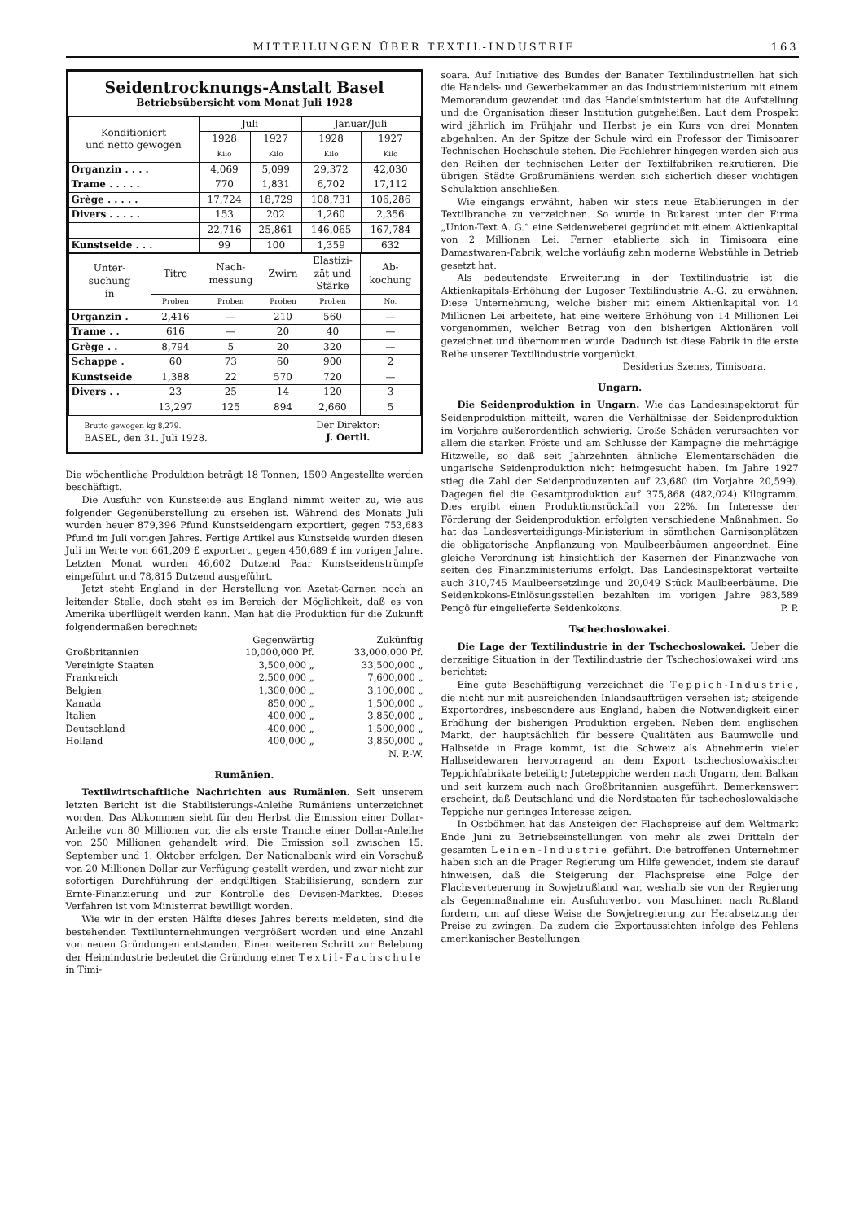MITTEILUNGEN ÜBER TEXTIL-INDUSTRIE 163
Seidentrocknungs-Anstalt Basel
Betriebsübersicht vom Monat Juli 1928
| Konditioniert und netto gewogen | Juli | | Januar/Juli | |
| --- | --- | --- | --- | --- |
| | 1928 | 1927 | 1928 | 1927 |
| | Kilo | Kilo | Kilo | Kilo |
| Organzin . . . . | 4,069 | 5,099 | 29,372 | 42,030 |
| Trame . . . . . | 770 | 1,831 | 6,702 | 17,112 |
| Grège . . . . . | 17,724 | 18,729 | 108,731 | 106,286 |
| Divers . . . . . | 153 | 202 | 1,260 | 2,356 |
| | 22,716 | 25,861 | 146,065 | 167,784 |
| Kunstseide . . . | 99 | 100 | 1,359 | 632 |
| Unter- suchung in | Titre | Nach- messung | Zwirn | Elastizi- zät und Stärke | Ab- kochung |
| --- | --- | --- | --- | --- | --- |
| | Proben | Proben | Proben | Proben | No. |
| Organzin . | 2,416 | — | 210 | 560 | — |
| Trame . . | 616 | — | 20 | 40 | — |
| Grège . . | 8,794 | 5 | 20 | 320 | — |
| Schappe . | 60 | 73 | 60 | 900 | 2 |
| Kunstseide | 1,388 | 22 | 570 | 720 | — |
| Divers . . | 23 | 25 | 14 | 120 | 3 |
| | 13,297 | 125 | 894 | 2,660 | 5 |
Brutto gewogen kg 8,279.
BASEL, den 31. Juli 1928.
Der Direktor:
J. Oertli.
Die wöchentliche Produktion beträgt 18 Tonnen, 1500 Angestellte werden beschäftigt.
Die Ausfuhr von Kunstseide aus England nimmt weiter zu, wie aus folgender Gegenüberstellung zu ersehen ist. Während des Monats Juli wurden heuer 879,396 Pfund Kunstseidengarn exportiert, gegen 753,683 Pfund im Juli vorigen Jahres. Fertige Artikel aus Kunstseide wurden diesen Juli im Werte von 661,209 £ exportiert, gegen 450,689 £ im vorigen Jahre. Letzten Monat wurden 46,602 Dutzend Paar Kunstseidenstrümpfe eingeführt und 78,815 Dutzend ausgeführt.
Jetzt steht England in der Herstellung von Azetat-Garnen noch an leitender Stelle, doch steht es im Bereich der Möglichkeit, daß es von Amerika überflügelt werden kann. Man hat die Produktion für die Zukunft folgendermaßen berechnet:
| | Gegenwärtig | Zukünftig |
| Großbritannien | 10,000,000 Pf. | 33,000,000 Pf. |
| Vereinigte Staaten | 3,500,000 „ | 33,500,000 „ |
| Frankreich | 2,500,000 „ | 7,600,000 „ |
| Belgien | 1,300,000 „ | 3,100,000 „ |
| Kanada | 850,000 „ | 1,500,000 „ |
| Italien | 400,000 „ | 3,850,000 „ |
| Deutschland | 400,000 „ | 1,500,000 „ |
| Holland | 400,000 „ | 3,850,000 „ |
| | | N. P.-W. |
Rumänien.
Textilwirtschaftliche Nachrichten aus Rumänien. Seit unserem letzten Bericht ist die Stabilisierungs-Anleihe Rumäniens unterzeichnet worden. Das Abkommen sieht für den Herbst die Emission einer Dollar-Anleihe von 80 Millionen vor, die als erste Tranche einer Dollar-Anleihe von 250 Millionen gehandelt wird. Die Emission soll zwischen 15. September und 1. Oktober erfolgen. Der Nationalbank wird ein Vorschuß von 20 Millionen Dollar zur Verfügung gestellt werden, und zwar nicht zur sofortigen Durchführung der endgültigen Stabilisierung, sondern zur Ernte-Finanzierung und zur Kontrolle des Devisen-Marktes. Dieses Verfahren ist vom Ministerrat bewilligt worden.
Wie wir in der ersten Hälfte dieses Jahres bereits meldeten, sind die bestehenden Textilunternehmungen vergrößert worden und eine Anzahl von neuen Gründungen entstanden. Einen weiteren Schritt zur Belebung der Heimindustrie bedeutet die Gründung einer Textil-Fachschule in Timi-
soara. Auf Initiative des Bundes der Banater Textilindustriellen hat sich die Handels- und Gewerbekammer an das Industrieministerium mit einem Memorandum gewendet und das Handelsministerium hat die Aufstellung und die Organisation dieser Institution gutgeheißen. Laut dem Prospekt wird jährlich im Frühjahr und Herbst je ein Kurs von drei Monaten abgehalten. An der Spitze der Schule wird ein Professor der Timisoarer Technischen Hochschule stehen. Die Fachlehrer hingegen werden sich aus den Reihen der technischen Leiter der Textilfabriken rekrutieren. Die übrigen Städte Großrumäniens werden sich sicherlich dieser wichtigen Schulaktion anschließen.
Wie eingangs erwähnt, haben wir stets neue Etablierungen in der Textilbranche zu verzeichnen. So wurde in Bukarest unter der Firma „Union-Text A. G.“ eine Seidenweberei gegründet mit einem Aktienkapital von 2 Millionen Lei. Ferner etablierte sich in Timisoara eine Damastwaren-Fabrik, welche vorläufig zehn moderne Webstühle in Betrieb gesetzt hat.
Als bedeutendste Erweiterung in der Textilindustrie ist die Aktienkapitals-Erhöhung der Lugoser Textilindustrie A.-G. zu erwähnen. Diese Unternehmung, welche bisher mit einem Aktienkapital von 14 Millionen Lei arbeitete, hat eine weitere Erhöhung von 14 Millionen Lei vorgenommen, welcher Betrag von den bisherigen Aktionären voll gezeichnet und übernommen wurde. Dadurch ist diese Fabrik in die erste Reihe unserer Textilindustrie vorgerückt.
Desiderius Szenes, Timisoara.
Ungarn.
Die Seidenproduktion in Ungarn. Wie das Landesinspektorat für Seidenproduktion mitteilt, waren die Verhältnisse der Seidenproduktion im Vorjahre außerordentlich schwierig. Große Schäden verursachten vor allem die starken Fröste und am Schlusse der Kampagne die mehrtägige Hitzwelle, so daß seit Jahrzehnten ähnliche Elementarschäden die ungarische Seidenproduktion nicht heimgesucht haben. Im Jahre 1927 stieg die Zahl der Seidenproduzenten auf 23,680 (im Vorjahre 20,599). Dagegen fiel die Gesamtproduktion auf 375,868 (482,024) Kilogramm. Dies ergibt einen Produktionsrückfall von 22%. Im Interesse der Förderung der Seidenproduktion erfolgten verschiedene Maßnahmen. So hat das Landesverteidigungs-Ministerium in sämtlichen Garnisonplätzen die obligatorische Anpflanzung von Maulbeerbäumen angeordnet. Eine gleiche Verordnung ist hinsichtlich der Kasernen der Finanzwache von seiten des Finanzministeriums erfolgt. Das Landesinspektorat verteilte auch 310,745 Maulbeersetzlinge und 20,049 Stück Maulbeerbäume. Die Seidenkokons-Einlösungsstellen bezahlten im vorigen Jahre 983,589 Pengö für eingelieferte Seidenkokons. P. P.
Tschechoslowakei.
Die Lage der Textilindustrie in der Tschechoslowakei. Ueber die derzeitige Situation in der Textilindustrie der Tschechoslowakei wird uns berichtet:
Eine gute Beschäftigung verzeichnet die Teppich-Industrie, die nicht nur mit ausreichenden Inlandsaufträgen versehen ist; steigende Exportordres, insbesondere aus England, haben die Notwendigkeit einer Erhöhung der bisherigen Produktion ergeben. Neben dem englischen Markt, der hauptsächlich für bessere Qualitäten aus Baumwolle und Halbseide in Frage kommt, ist die Schweiz als Abnehmerin vieler Halbseidewaren hervorragend an dem Export tschechoslowakischer Teppichfabrikate beteiligt; Juteteppiche werden nach Ungarn, dem Balkan und seit kurzem auch nach Großbritannien ausgeführt. Bemerkenswert erscheint, daß Deutschland und die Nordstaaten für tschechoslowakische Teppiche nur geringes Interesse zeigen.
In Ostböhmen hat das Ansteigen der Flachspreise auf dem Weltmarkt Ende Juni zu Betriebseinstellungen von mehr als zwei Dritteln der gesamten Leinen-Industrie geführt. Die betroffenen Unternehmer haben sich an die Prager Regierung um Hilfe gewendet, indem sie darauf hinweisen, daß die Steigerung der Flachspreise eine Folge der Flachsverteuerung in Sowjetrußland war, weshalb sie von der Regierung als Gegenmaßnahme ein Ausfuhrverbot von Maschinen nach Rußland fordern, um auf diese Weise die Sowjetregierung zur Herabsetzung der Preise zu zwingen. Da zudem die Exportaussichten infolge des Fehlens amerikanischer Bestellungen